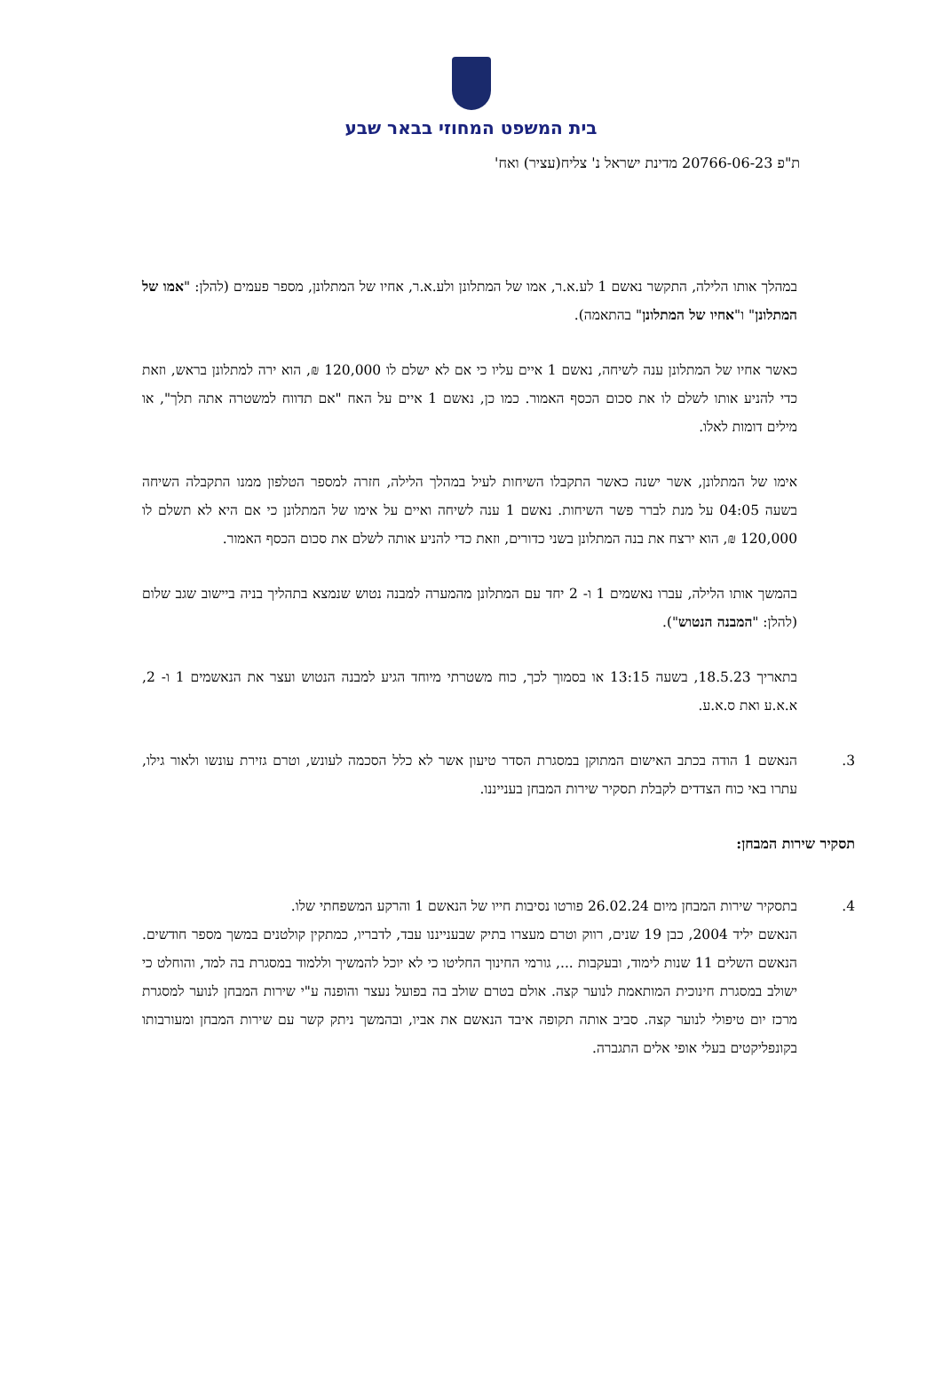בית המשפט המחוזי בבאר שבע
ת"פ 20766-06-23 מדינת ישראל נ' צליח(עציר) ואח'
במהלך אותו הלילה, התקשר נאשם 1 לע.א.ר, אמו של המתלונן ולע.א.ר, אחיו של המתלונן, מספר פעמים (להלן: "אמו של המתלונן" ו"אחיו של המתלונן" בהתאמה).
כאשר אחיו של המתלונן ענה לשיחה, נאשם 1 איים עליו כי אם לא ישלם לו 120,000 ₪, הוא ירה למתלונן בראש, וזאת כדי להניע אותו לשלם לו את סכום הכסף האמור. כמו כן, נאשם 1 איים על האח "אם תדווח למשטרה אתה תלך", או מילים דומות לאלו.
אימו של המתלונן, אשר ישנה כאשר התקבלו השיחות לעיל במהלך הלילה, חזרה למספר הטלפון ממנו התקבלה השיחה בשעה 04:05 על מנת לברר פשר השיחות. נאשם 1 ענה לשיחה ואיים על אימו של המתלונן כי אם היא לא תשלם לו 120,000 ₪, הוא ירצח את בנה המתלונן בשני כדורים, וזאת כדי להניע אותה לשלם את סכום הכסף האמור.
בהמשך אותו הלילה, עברו נאשמים 1 ו- 2 יחד עם המתלונן מהמערה למבנה נטוש שנמצא בתהליך בניה ביישוב שגב שלום (להלן: "המבנה הנטוש").
בתאריך 18.5.23, בשעה 13:15 או בסמוך לכך, כוח משטרתי מיוחד הגיע למבנה הנטוש ועצר את הנאשמים 1 ו- 2, א.א.ע ואת ס.א.ע.
3. הנאשם 1 הודה בכתב האישום המתוקן במסגרת הסדר טיעון אשר לא כלל הסכמה לעונש, וטרם גזירת עונשו ולאור גילו, עתרו באי כוח הצדדים לקבלת תסקיר שירות המבחן בענייננו.
תסקיר שירות המבחן:
4. בתסקיר שירות המבחן מיום 26.02.24 פורטו נסיבות חייו של הנאשם 1 והרקע המשפחתי שלו.
הנאשם יליד 2004, כבן 19 שנים, רווק וטרם מעצרו בתיק שבענייננו עבד, לדבריו, כמתקין קולטנים במשך מספר חודשים. הנאשם השלים 11 שנות לימוד, ובעקבות ..., גורמי החינוך החליטו כי לא יוכל להמשיך וללמוד במסגרת בה למד, והוחלט כי ישולב במסגרת חינוכית המותאמת לנוער קצה. אולם בטרם שולב בה בפועל נעצר והופנה ע"י שירות המבחן לנוער למסגרת מרכז יום טיפולי לנוער קצה. סביב אותה תקופה איבד הנאשם את אביו, ובהמשך ניתק קשר עם שירות המבחן ומעורבותו בקונפליקטים בעלי אופי אלים התגברה.